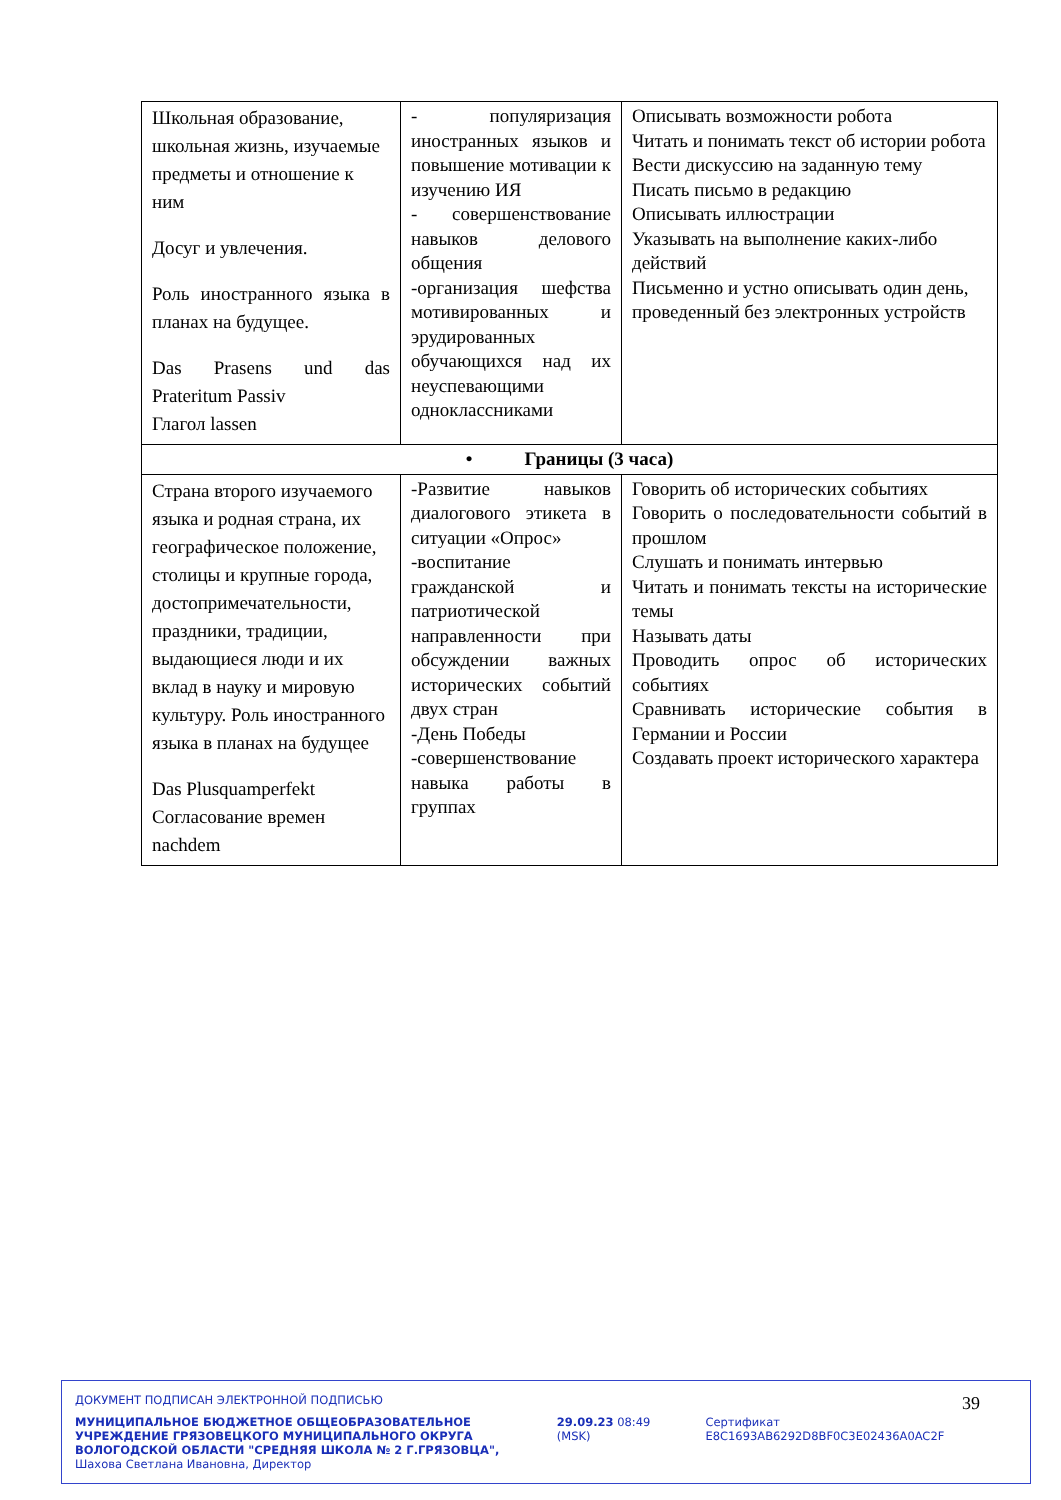| Школьная образование, школьная жизнь, изучаемые предметы и отношение к ним Досуг и увлечения. Роль иностранного языка в планах на будущее. Das Prasens und das Prateritum Passiv Глагол lassen | - популяризация иностранных языков и повышение мотивации к изучению ИЯ - совершенствование навыков делового общения -организация шефства мотивированных и эрудированных обучающихся над их неуспевающими одноклассниками | Описывать возможности робота Читать и понимать текст об истории робота Вести дискуссию на заданную тему Писать письмо в редакцию Описывать иллюстрации Указывать на выполнение каких-либо действий Письменно и устно описывать один день, проведенный без электронных устройств |
| • Границы (3 часа) | | |
| Страна второго изучаемого языка и родная страна, их географическое положение, столицы и крупные города, достопримечательности, праздники, традиции, выдающиеся люди и их вклад в науку и мировую культуру. Роль иностранного языка в планах на будущее Das Plusquamperfekt Согласование времен nachdem | -Развитие навыков диалогового этикета в ситуации «Опрос» -воспитание гражданской и патриотической направленности при обсуждении важных исторических событий двух стран -День Победы -совершенствование навыка работы в группах | Говорить об исторических событиях Говорить о последовательности событий в прошлом Слушать и понимать интервью Читать и понимать тексты на исторические темы Называть даты Проводить опрос об исторических событиях Сравнивать исторические события в Германии и России Создавать проект исторического характера |
39
ДОКУМЕНТ ПОДПИСАН ЭЛЕКТРОННОЙ ПОДПИСЬЮ
МУНИЦИПАЛЬНОЕ БЮДЖЕТНОЕ ОБЩЕОБРАЗОВАТЕЛЬНОЕ УЧРЕЖДЕНИЕ ГРЯЗОВЕЦКОГО МУНИЦИПАЛЬНОГО ОКРУГА ВОЛОГОДСКОЙ ОБЛАСТИ "СРЕДНЯЯ ШКОЛА № 2 Г.ГРЯЗОВЦА", Шахова Светлана Ивановна, Директор
29.09.23 08:49 (MSK) Сертификат E8C1693AB6292D8BF0C3E02436A0AC2F